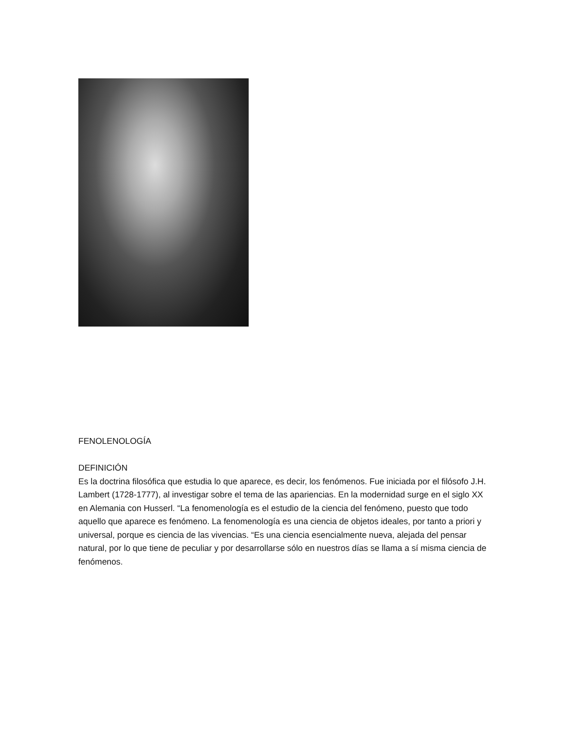FENOLENOLOGÍA
DEFINICIÓN
Es la doctrina filosófica que estudia lo que aparece, es decir, los fenómenos. Fue iniciada por el filósofo J.H. Lambert (1728-1777), al investigar sobre el tema de las apariencias. En la modernidad surge en el siglo XX en Alemania con Husserl. “La fenomenología es el estudio de la ciencia del fenómeno, puesto que todo aquello que aparece es fenómeno. La fenomenología es una ciencia de objetos ideales, por tanto a priori y universal, porque es ciencia de las vivencias. “Es una ciencia esencialmente nueva, alejada del pensar natural, por lo que tiene de peculiar y por desarrollarse sólo en nuestros días se llama a sí misma ciencia de fenómenos.